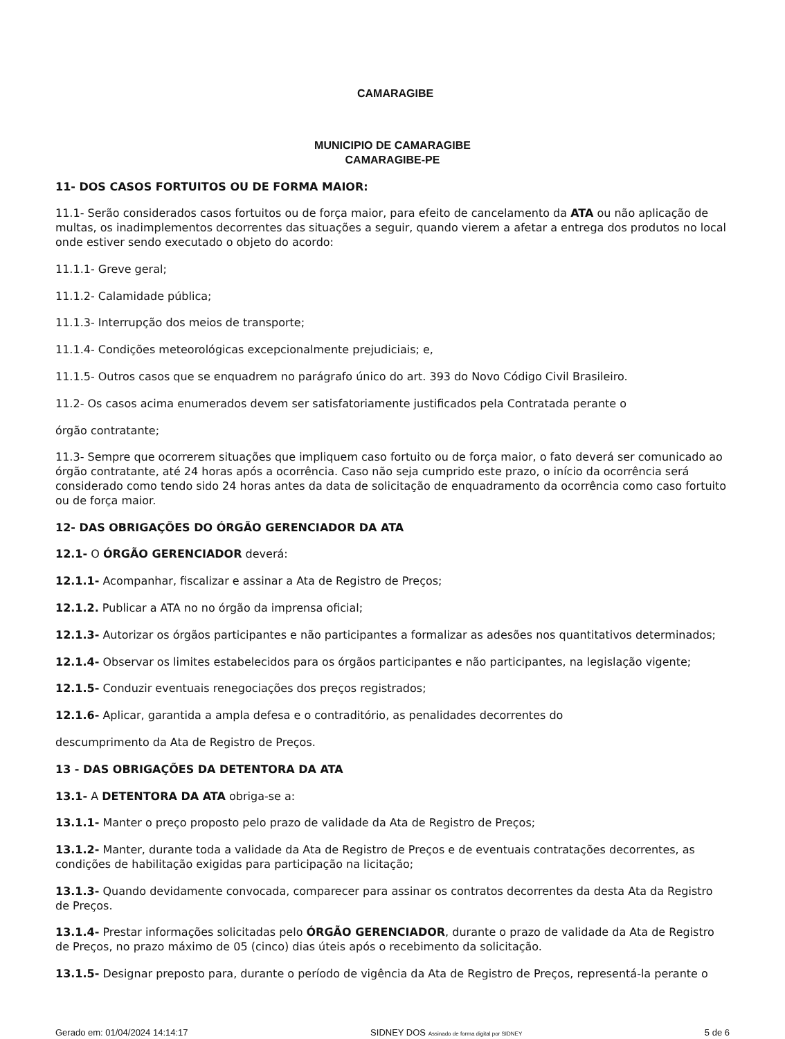CAMARAGIBE
MUNICIPIO DE CAMARAGIBE
CAMARAGIBE-PE
11- DOS CASOS FORTUITOS OU DE FORMA MAIOR:
11.1- Serão considerados casos fortuitos ou de força maior, para efeito de cancelamento da ATA ou não aplicação de multas, os inadimplementos decorrentes das situações a seguir, quando vierem a afetar a entrega dos produtos no local onde estiver sendo executado o objeto do acordo:
11.1.1- Greve geral;
11.1.2- Calamidade pública;
11.1.3- Interrupção dos meios de transporte;
11.1.4- Condições meteorológicas excepcionalmente prejudiciais; e,
11.1.5- Outros casos que se enquadrem no parágrafo único do art. 393 do Novo Código Civil Brasileiro.
11.2- Os casos acima enumerados devem ser satisfatoriamente justificados pela Contratada perante o
órgão contratante;
11.3- Sempre que ocorrerem situações que impliquem caso fortuito ou de força maior, o fato deverá ser comunicado ao órgão contratante, até 24 horas após a ocorrência. Caso não seja cumprido este prazo, o início da ocorrência será considerado como tendo sido 24 horas antes da data de solicitação de enquadramento da ocorrência como caso fortuito ou de força maior.
12- DAS OBRIGAÇÕES DO ÓRGÃO GERENCIADOR DA ATA
12.1- O ÓRGÃO GERENCIADOR deverá:
12.1.1- Acompanhar, fiscalizar e assinar a Ata de Registro de Preços;
12.1.2. Publicar a ATA no no órgão da imprensa oficial;
12.1.3- Autorizar os órgãos participantes e não participantes a formalizar as adesões nos quantitativos determinados;
12.1.4- Observar os limites estabelecidos para os órgãos participantes e não participantes, na legislação vigente;
12.1.5- Conduzir eventuais renegociações dos preços registrados;
12.1.6- Aplicar, garantida a ampla defesa e o contraditório, as penalidades decorrentes do
descumprimento da Ata de Registro de Preços.
13 - DAS OBRIGAÇÕES DA DETENTORA DA ATA
13.1- A DETENTORA DA ATA obriga-se a:
13.1.1- Manter o preço proposto pelo prazo de validade da Ata de Registro de Preços;
13.1.2- Manter, durante toda a validade da Ata de Registro de Preços e de eventuais contratações decorrentes, as condições de habilitação exigidas para participação na licitação;
13.1.3- Quando devidamente convocada, comparecer para assinar os contratos decorrentes da desta Ata da Registro de Preços.
13.1.4- Prestar informações solicitadas pelo ÓRGÃO GERENCIADOR, durante o prazo de validade da Ata de Registro de Preços, no prazo máximo de 05 (cinco) dias úteis após o recebimento da solicitação.
13.1.5- Designar preposto para, durante o período de vigência da Ata de Registro de Preços, representá-la perante o
Gerado em: 01/04/2024 14:14:17 SIDNEY DOS Assinado de forma digital por SIDNEY 5 de 6